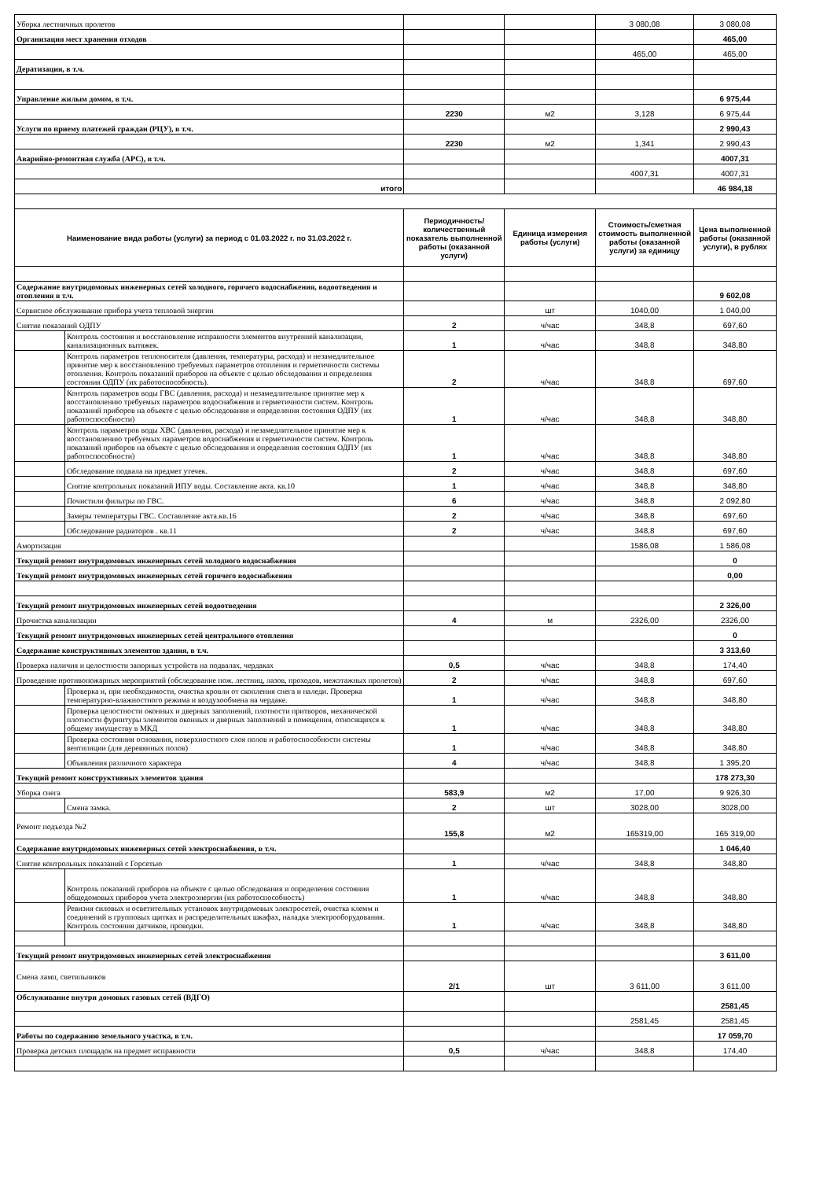| Уборка лестничных пролетов | | | | 3 080,08 | 3 080,08 |
| Организация мест хранения отходов | | | | | 465,00 |
| | | | | 465,00 | 465,00 |
| Дератизация, в т.ч. | | | | | |
| Управление жилым домом, в т.ч. | | | | | 6 975,44 |
| | | 2230 | м2 | 3,128 | 6 975,44 |
| Услуги по приему платежей граждан (РЦУ), в т.ч. | | | | | 2 990,43 |
| | | 2230 | м2 | 1,341 | 2 990,43 |
| Аварийно-ремонтная служба (АРС), в т.ч. | | | | | 4007,31 |
| | | | | 4007,31 | 4007,31 |
| итого | | | | | 46 984,18 |
| Наименование вида работы (услуги) за период с 01.03.2022 г. по 31.03.2022 г. | | Периодичность/ количественный показатель выполненной работы (оказанной услуги) | Единица измерения работы (услуги) | Стоимость/сметная стоимость выполненной работы (оказанной услуги) за единицу | Цена выполненной работы (оказанной услуги), в рублях |
| Содержание внутридомовых инженерных сетей холодного, горячего водоснабжения, водоотведения и отопления в т.ч. | | | | | 9 602,08 |
| Сервисное обслуживание прибора учета тепловой энергии | | | шт | 1040,00 | 1 040,00 |
| Снятие показаний ОДПУ | | 2 | ч/час | 348,8 | 697,60 |
| | Контроль состояния и восстановление исправности элементов внутренней канализации, канализационных вытяжек. | 1 | ч/час | 348,8 | 348,80 |
| | Контроль параметров теплоносителя (давления, температуры, расхода) и незамедлительное принятие мер к восстановлению требуемых параметров отопления и герметичности системы отопления. Контроль показаний приборов на объекте с целью обследования и определения состояния ОДПУ (их работоспособность). | 2 | ч/час | 348,8 | 697,60 |
| | Контроль параметров воды ГВС (давления, расхода) и незамедлительное принятие мер к восстановлению требуемых параметров водоснабжения и герметичности систем. Контроль показаний приборов на объекте с целью обследования и определения состояния ОДПУ (их работоспособности) | 1 | ч/час | 348,8 | 348,80 |
| | Контроль параметров воды ХВС (давления, расхода) и незамедлительное принятие мер к восстановлению требуемых параметров водоснабжения и герметичности систем. Контроль показаний приборов на объекте с целью обследования и определения состояния ОДПУ (их работоспособности) | 1 | ч/час | 348,8 | 348,80 |
| | Обследование подвала на предмет утечек. | 2 | ч/час | 348,8 | 697,60 |
| | Снятие контрольных показаний ИПУ воды. Составление акта. кв.10 | 1 | ч/час | 348,8 | 348,80 |
| | Почистили фильтры по ГВС. | 6 | ч/час | 348,8 | 2 092,80 |
| | Замеры температуры ГВС. Составление акта.кв.16 | 2 | ч/час | 348,8 | 697,60 |
| | Обследование радиаторов . кв.11 | 2 | ч/час | 348,8 | 697,60 |
| Амортизация | | | | 1586,08 | 1 586,08 |
| Текущий ремонт внутридомовых инженерных сетей холодного водоснабжения | | | | | 0 |
| Текущий ремонт внутридомовых инженерных сетей горячего водоснабжения | | | | | 0,00 |
| Текущий ремонт внутридомовых инженерных сетей водоотведения | | | | | 2 326,00 |
| Прочистка канализации | | 4 | м | 2326,00 | 2326,00 |
| Текущий ремонт внутридомовых инженерных сетей центрального отопления | | | | | 0 |
| Содержание конструктивных элементов здания, в т.ч. | | | | | 3 313,60 |
| Проверка наличия и целостности запорных устройств на подвалах, чердаках | | 0,5 | ч/час | 348,8 | 174,40 |
| Проведение противопожарных мероприятий (обследование пож. лестниц, лазов, проходов, межэтажных пролетов) | | 2 | ч/час | 348,8 | 697,60 |
| | Проверка и, при необходимости, очистка кровли от скопления снега и наледи. Проверка температурно-влажностного режима и воздухообмена на чердаке. | 1 | ч/час | 348,8 | 348,80 |
| | Проверка целостности оконных и дверных заполнений, плотности притворов, механической плотности фурнитуры элементов оконных и дверных заполнений в помещения, относящихся к общему имуществу в МКД | 1 | ч/час | 348,8 | 348,80 |
| | Проверка состояния основания, поверхностного слоя полов и работоспособности системы вентиляции (для деревянных полов) | 1 | ч/час | 348,8 | 348,80 |
| | Объявления различного характера | 4 | ч/час | 348,8 | 1 395,20 |
| Текущий ремонт конструктивных элементов здания | | | | | 178 273,30 |
| Уборка снега | | 583,9 | м2 | 17,00 | 9 926,30 |
| | Смена замка. | 2 | шт | 3028,00 | 3028,00 |
| Ремонт подъезда №2 | | 155,8 | м2 | 165319,00 | 165 319,00 |
| Содержание внутридомовых инженерных сетей электроснабжения, в т.ч. | | | | | 1 046,40 |
| Снятие контрольных показаний с Горсетью | | 1 | ч/час | 348,8 | 348,80 |
| | Контроль показаний приборов на объекте с целью обследования и определения состояния общедомовых приборов учета электроэнергии (их работоспособность) | 1 | ч/час | 348,8 | 348,80 |
| | Ревизия силовых и осветительных установок внутридомовых электросетей, очистка клемм и соединений в групповых щитках и распределительных шкафах, наладка электрооборудования. Контроль состояния датчиков, проводки. | 1 | ч/час | 348,8 | 348,80 |
| Текущий ремонт внутридомовых инженерных сетей электроснабжения | | | | | 3 611,00 |
| Смена ламп, светильников | | 2/1 | шт | 3 611,00 | 3 611,00 |
| Обслуживание внутри домовых газовых сетей (ВДГО) | | | | | 2581,45 |
| | | | | 2581,45 | 2581,45 |
| Работы по содержанию земельного участка, в т.ч. | | | | | 17 059,70 |
| Проверка детских площадок на предмет исправности | | 0,5 | ч/час | 348,8 | 174,40 |